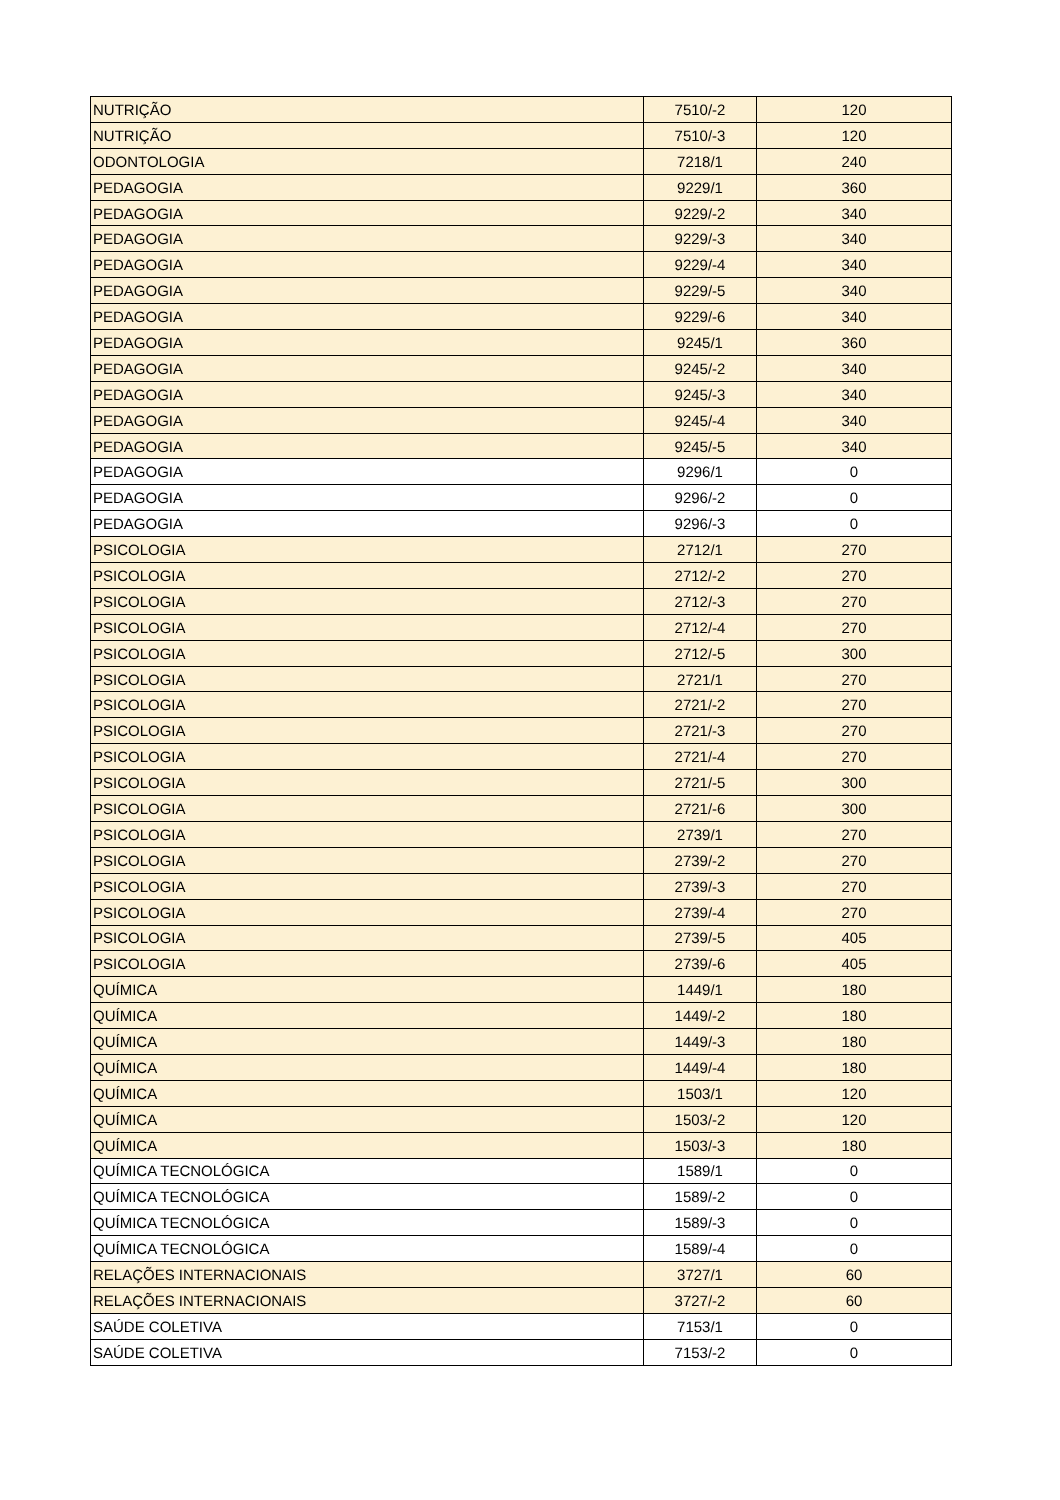| NUTRIÇÃO | 7510/-2 | 120 |
| NUTRIÇÃO | 7510/-3 | 120 |
| ODONTOLOGIA | 7218/1 | 240 |
| PEDAGOGIA | 9229/1 | 360 |
| PEDAGOGIA | 9229/-2 | 340 |
| PEDAGOGIA | 9229/-3 | 340 |
| PEDAGOGIA | 9229/-4 | 340 |
| PEDAGOGIA | 9229/-5 | 340 |
| PEDAGOGIA | 9229/-6 | 340 |
| PEDAGOGIA | 9245/1 | 360 |
| PEDAGOGIA | 9245/-2 | 340 |
| PEDAGOGIA | 9245/-3 | 340 |
| PEDAGOGIA | 9245/-4 | 340 |
| PEDAGOGIA | 9245/-5 | 340 |
| PEDAGOGIA | 9296/1 | 0 |
| PEDAGOGIA | 9296/-2 | 0 |
| PEDAGOGIA | 9296/-3 | 0 |
| PSICOLOGIA | 2712/1 | 270 |
| PSICOLOGIA | 2712/-2 | 270 |
| PSICOLOGIA | 2712/-3 | 270 |
| PSICOLOGIA | 2712/-4 | 270 |
| PSICOLOGIA | 2712/-5 | 300 |
| PSICOLOGIA | 2721/1 | 270 |
| PSICOLOGIA | 2721/-2 | 270 |
| PSICOLOGIA | 2721/-3 | 270 |
| PSICOLOGIA | 2721/-4 | 270 |
| PSICOLOGIA | 2721/-5 | 300 |
| PSICOLOGIA | 2721/-6 | 300 |
| PSICOLOGIA | 2739/1 | 270 |
| PSICOLOGIA | 2739/-2 | 270 |
| PSICOLOGIA | 2739/-3 | 270 |
| PSICOLOGIA | 2739/-4 | 270 |
| PSICOLOGIA | 2739/-5 | 405 |
| PSICOLOGIA | 2739/-6 | 405 |
| QUÍMICA | 1449/1 | 180 |
| QUÍMICA | 1449/-2 | 180 |
| QUÍMICA | 1449/-3 | 180 |
| QUÍMICA | 1449/-4 | 180 |
| QUÍMICA | 1503/1 | 120 |
| QUÍMICA | 1503/-2 | 120 |
| QUÍMICA | 1503/-3 | 180 |
| QUÍMICA TECNOLÓGICA | 1589/1 | 0 |
| QUÍMICA TECNOLÓGICA | 1589/-2 | 0 |
| QUÍMICA TECNOLÓGICA | 1589/-3 | 0 |
| QUÍMICA TECNOLÓGICA | 1589/-4 | 0 |
| RELAÇÕES INTERNACIONAIS | 3727/1 | 60 |
| RELAÇÕES INTERNACIONAIS | 3727/-2 | 60 |
| SAÚDE COLETIVA | 7153/1 | 0 |
| SAÚDE COLETIVA | 7153/-2 | 0 |